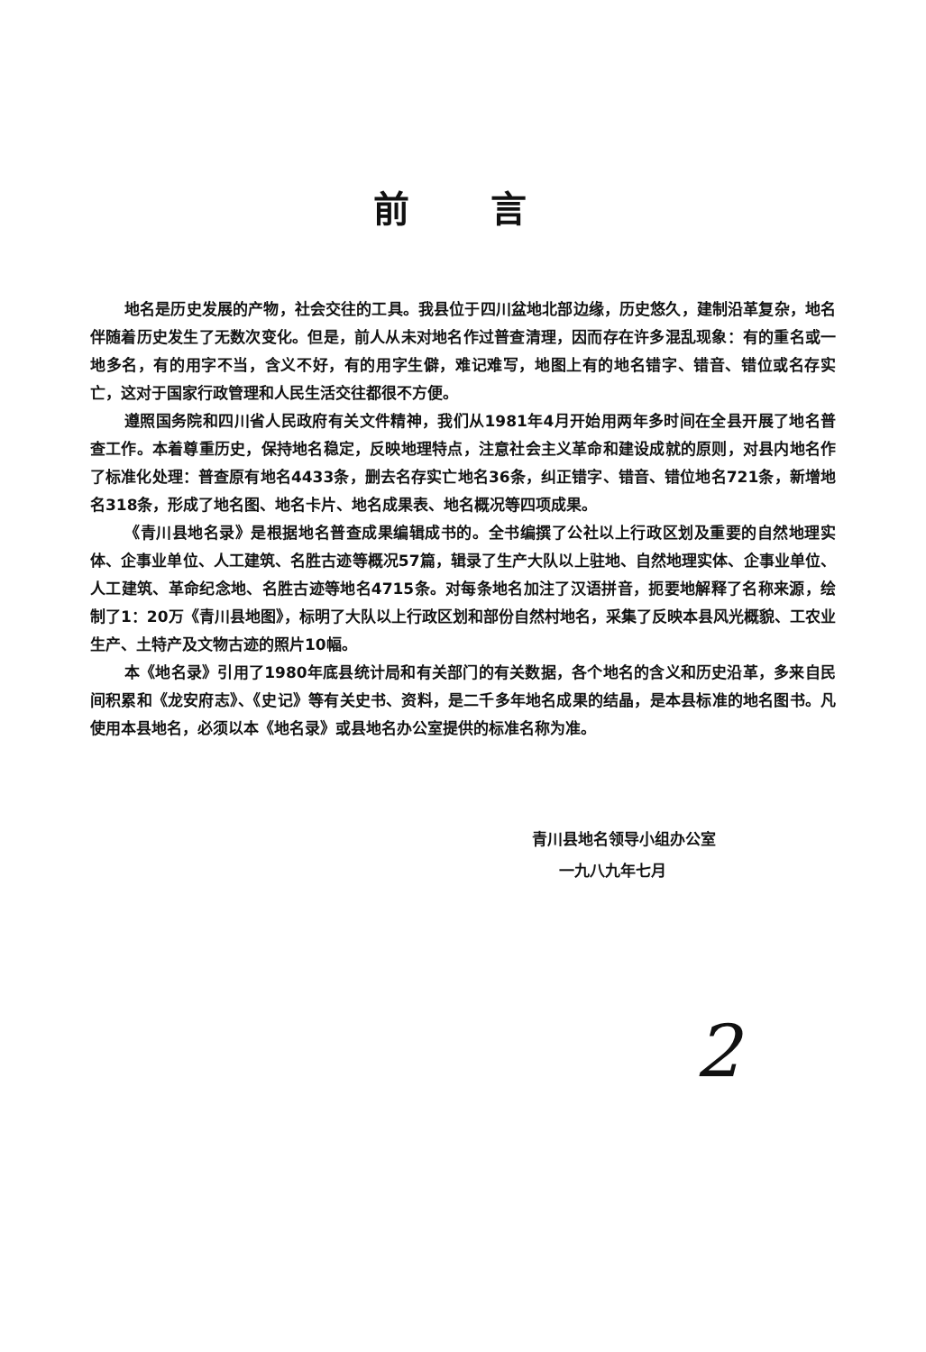前言
地名是历史发展的产物，社会交往的工具。我县位于四川盆地北部边缘，历史悠久，建制沿革复杂，地名伴随着历史发生了无数次变化。但是，前人从未对地名作过普查清理，因而存在许多混乱现象：有的重名或一地多名，有的用字不当，含义不好，有的用字生僻，难记难写，地图上有的地名错字、错音、错位或名存实亡，这对于国家行政管理和人民生活交往都很不方便。
遵照国务院和四川省人民政府有关文件精神，我们从1981年4月开始用两年多时间在全县开展了地名普查工作。本着尊重历史，保持地名稳定，反映地理特点，注意社会主义革命和建设成就的原则，对县内地名作了标准化处理：普查原有地名4433条，删去名存实亡地名36条，纠正错字、错音、错位地名721条，新增地名318条，形成了地名图、地名卡片、地名成果表、地名概况等四项成果。
《青川县地名录》是根据地名普查成果编辑成书的。全书编撰了公社以上行政区划及重要的自然地理实体、企事业单位、人工建筑、名胜古迹等概况57篇，辑录了生产大队以上驻地、自然地理实体、企事业单位、人工建筑、革命纪念地、名胜古迹等地名4715条。对每条地名加注了汉语拼音，扼要地解释了名称来源，绘制了1：20万《青川县地图》，标明了大队以上行政区划和部份自然村地名，采集了反映本县风光概貌、工农业生产、土特产及文物古迹的照片10幅。
本《地名录》引用了1980年底县统计局和有关部门的有关数据，各个地名的含义和历史沿革，多来自民间积累和《龙安府志》、《史记》等有关史书、资料，是二千多年地名成果的结晶，是本县标准的地名图书。凡使用本县地名，必须以本《地名录》或县地名办公室提供的标准名称为准。
青川县地名领导小组办公室
一九八九年七月
2